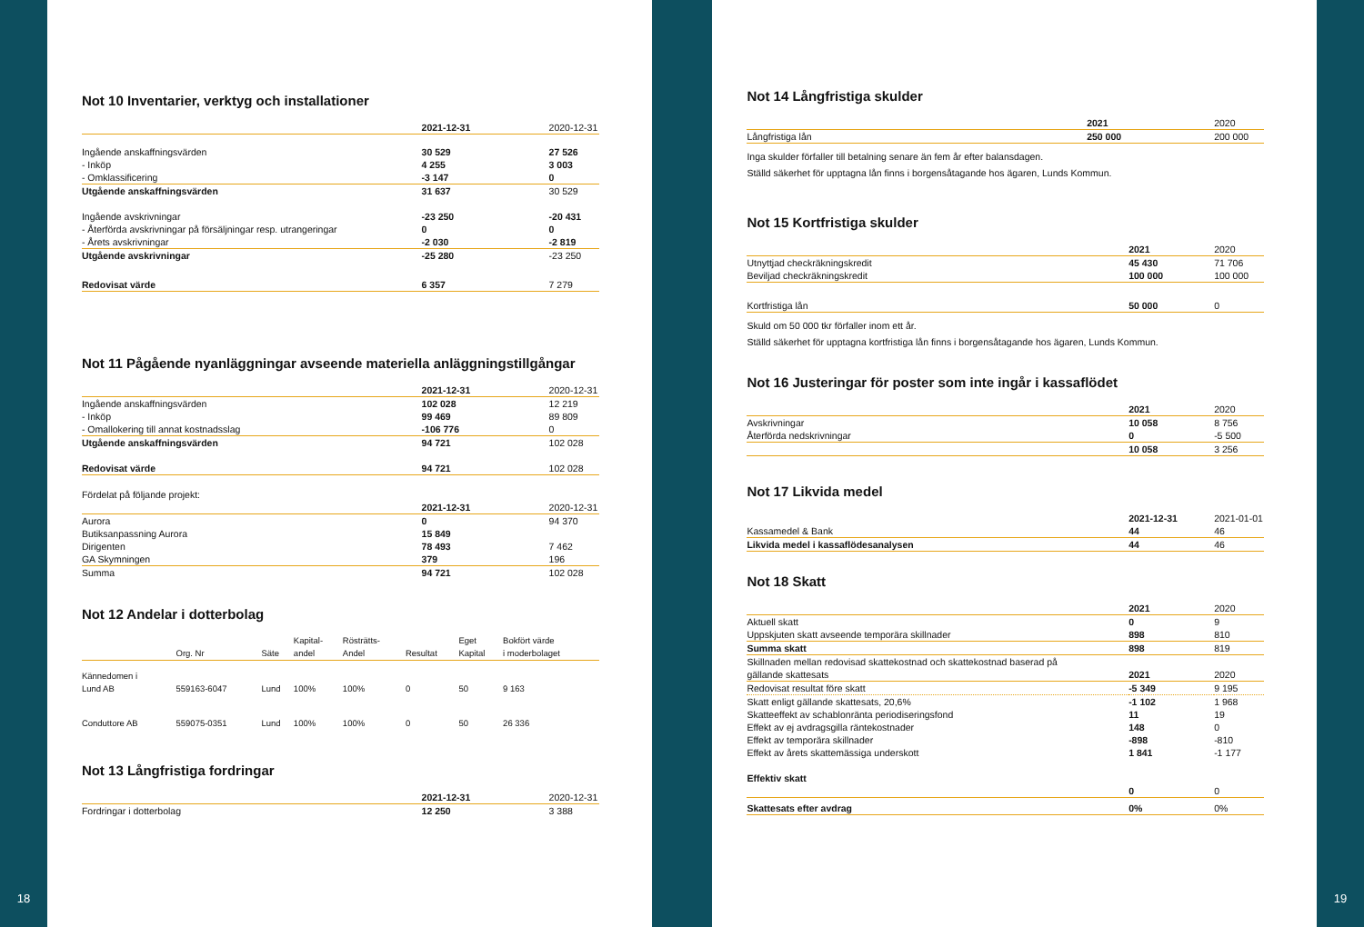18
Not 10 Inventarier, verktyg och installationer
| | 2021-12-31 | 2020-12-31 |
| Ingående anskaffningsvärden | 30 529 | 27 526 |
| - Inköp | 4 255 | 3 003 |
| - Omklassificering | -3 147 | 0 |
| Utgående anskaffningsvärden | 31 637 | 30 529 |
| Ingående avskrivningar | -23 250 | -20 431 |
| - Återförda avskrivningar på försäljningar resp. utrangeringar | 0 | 0 |
| - Årets avskrivningar | -2 030 | -2 819 |
| Utgående avskrivningar | -25 280 | -23 250 |
| Redovisat värde | 6 357 | 7 279 |
Not 11 Pågående nyanläggningar avseende materiella anläggningstillgångar
| | 2021-12-31 | 2020-12-31 |
| Ingående anskaffningsvärden | 102 028 | 12 219 |
| - Inköp | 99 469 | 89 809 |
| - Omallokering till annat kostnadsslag | -106 776 | 0 |
| Utgående anskaffningsvärden | 94 721 | 102 028 |
| Redovisat värde | 94 721 | 102 028 |
| Fördelat på följande projekt: | | |
| | 2021-12-31 | 2020-12-31 |
| Aurora | 0 | 94 370 |
| Butiksanpassning Aurora | 15 849 | |
| Dirigenten | 78 493 | 7 462 |
| GA Skymningen | 379 | 196 |
| Summa | 94 721 | 102 028 |
Not 12 Andelar i dotterbolag
| | Org. Nr | Säte | Kapital- andel | Rösträtts- Andel | Resultat | Eget Kapital | Bokfört värde i moderbolaget |
| --- | --- | --- | --- | --- | --- | --- | --- |
| Kännedomen i Lund AB | 559163-6047 | Lund | 100% | 100% | 0 | 50 | 9 163 |
| Conduttore AB | 559075-0351 | Lund | 100% | 100% | 0 | 50 | 26 336 |
Not 13 Långfristiga fordringar
| | 2021-12-31 | 2020-12-31 |
| Fordringar i dotterbolag | 12 250 | 3 388 |
Not 14 Långfristiga skulder
| | 2021 | 2020 |
| Långfristiga lån | 250 000 | 200 000 |
Inga skulder förfaller till betalning senare än fem år efter balansdagen.
Ställd säkerhet för upptagna lån finns i borgensåtagande hos ägaren, Lunds Kommun.
Not 15 Kortfristiga skulder
| | 2021 | 2020 |
| Utnyttjad checkräkningskredit | 45 430 | 71 706 |
| Beviljad checkräkningskredit | 100 000 | 100 000 |
| Kortfristiga lån | 50 000 | 0 |
Skuld om 50 000 tkr förfaller inom ett år.
Ställd säkerhet för upptagna kortfristiga lån finns i borgensåtagande hos ägaren, Lunds Kommun.
Not 16 Justeringar för poster som inte ingår i kassaflödet
| | 2021 | 2020 |
| Avskrivningar | 10 058 | 8 756 |
| Återförda nedskrivningar | 0 | -5 500 |
| | 10 058 | 3 256 |
Not 17 Likvida medel
| | 2021-12-31 | 2021-01-01 |
| Kassamedel & Bank | 44 | 46 |
| Likvida medel i kassaflödesanalysen | 44 | 46 |
Not 18 Skatt
| | 2021 | 2020 |
| Aktuell skatt | 0 | 9 |
| Uppskjuten skatt avseende temporära skillnader | 898 | 810 |
| Summa skatt | 898 | 819 |
| Skillnaden mellan redovisad skattekostnad och skattekostnad baserad på gällande skattesats | 2021 | 2020 |
| Redovisat resultat före skatt | -5 349 | 9 195 |
| Skatt enligt gällande skattesats, 20,6% | -1 102 | 1 968 |
| Skatteeffekt av schablonränta periodiseringsfond | 11 | 19 |
| Effekt av ej avdragsgilla räntekostnader | 148 | 0 |
| Effekt av temporära skillnader | -898 | -810 |
| Effekt av årets skattemässiga underskott | 1 841 | -1 177 |
| Effektiv skatt | 0 | 0 |
| Skattesats efter avdrag | 0% | 0% |
19